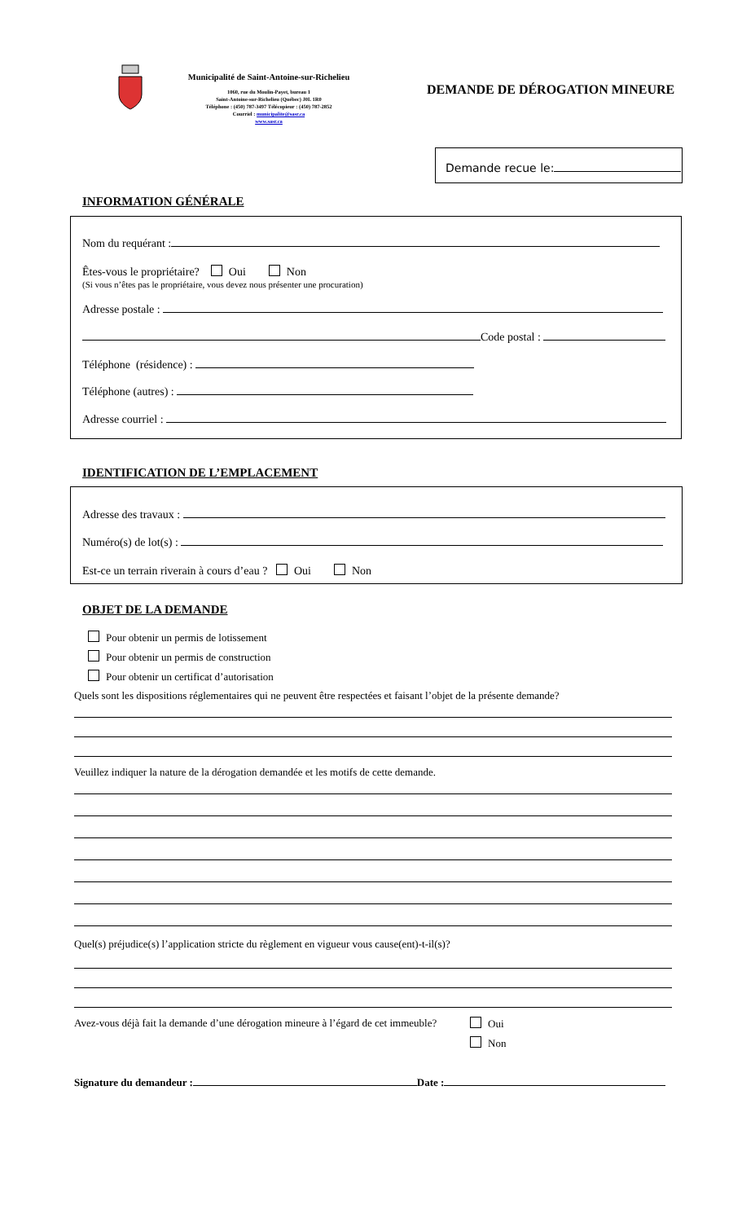Municipalité de Saint-Antoine-sur-Richelieu
1060, rue du Moulin-Payet, bureau 1
Saint-Antoine-sur-Richelieu (Québec) J0L 1R0
Téléphone : (450) 787-3497 Télécopieur : (450) 787-2852
Courriel : municipalite@sasr.ca
www.sasr.ca
DEMANDE DE DÉROGATION MINEURE
Demande recue le:
INFORMATION GÉNÉRALE
Nom du requérant :
Êtes-vous le propriétaire? Oui Non
(Si vous n’êtes pas le propriétaire, vous devez nous présenter une procuration)
Adresse postale :
Code postal :
Téléphone (résidence) :
Téléphone (autres) :
Adresse courriel :
IDENTIFICATION DE L’EMPLACEMENT
Adresse des travaux :
Numéro(s) de lot(s) :
Est-ce un terrain riverain à cours d’eau ? Oui Non
OBJET DE LA DEMANDE
Pour obtenir un permis de lotissement
Pour obtenir un permis de construction
Pour obtenir un certificat d’autorisation
Quels sont les dispositions réglementaires qui ne peuvent être respectées et faisant l’objet de la présente demande?
Veuillez indiquer la nature de la dérogation demandée et les motifs de cette demande.
Quel(s) préjudice(s) l’application stricte du règlement en vigueur vous cause(ent)-t-il(s)?
Avez-vous déjà fait la demande d’une dérogation mineure à l’égard de cet immeuble? Oui
Non
Signature du demandeur : Date :